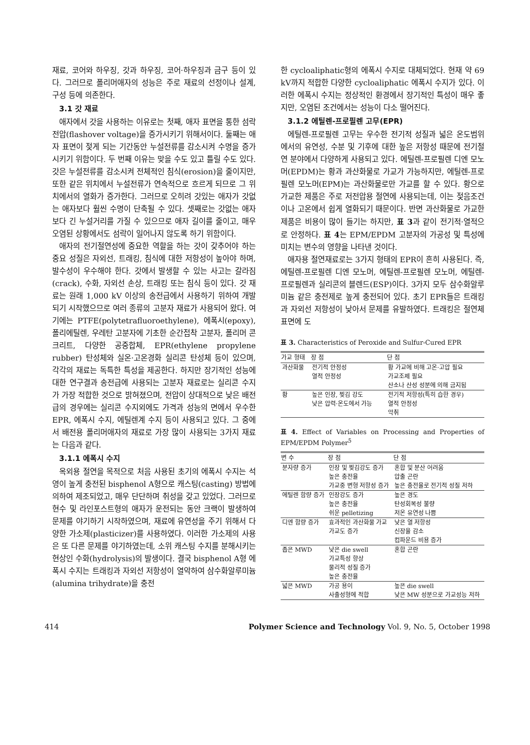재료, 코어와 하우징, 갓과 하우징, 코어·하우징과 금구 등이 있다. 그러므로 폴리머애자의 성능은 주로 재료의 선정이나 설계, 구성 등에 의존한다.
3.1 갓 재료
애자에서 갓을 사용하는 이유로는 첫째, 애자 표면을 통한 섬락전압(flashover voltage)을 증가시키기 위해서이다. 둘째는 애자 표면이 젖게 되는 기간동안 누설전류를 감소시켜 수명을 증가시키기 위함이다. 두 번째 이유는 맞을 수도 있고 틀릴 수도 있다. 갓은 누설전류를 감소시켜 전체적인 침식(erosion)을 줄이지만, 또한 같은 위치에서 누설전류가 연속적으로 흐르게 되므로 그 위치에서의 열화가 증가한다. 그러므로 오히려 갓있는 애자가 갓없는 애자보다 훨씬 수명이 단축될 수 있다. 셋째로는 갓없는 애자보다 긴 누설거리를 가질 수 있으므로 애자 길이를 줄이고, 매우 오염된 상황에서도 섬락이 일어나지 않도록 하기 위함이다.
애자의 전기절연성에 중요한 역할을 하는 갓이 갖추어야 하는 중요 성질은 자외선, 트래킹, 침식에 대한 저항성이 높아야 하며, 발수성이 우수해야 한다. 갓에서 발생할 수 있는 사고는 갈라짐(crack), 수화, 자외선 손상, 트래킹 또는 침식 등이 있다. 갓 재료는 원래 1,000 kV 이상의 송전급에서 사용하기 위하여 개발되기 시작했으므로 여러 종류의 고분자 재료가 사용되어 왔다. 여기에는 PTFE(polytetrafluoroethylene), 에폭시(epoxy), 폴리에틸렌, 우레탄 고분자에 기초한 순간접착 고분자, 폴리머 콘크리트, 다양한 공중합체, EPR(ethylene propylene rubber) 탄성체와 실온·고온경화 실리콘 탄성체 등이 있으며, 각각의 재료는 독특한 특성을 제공한다. 하지만 장기적인 성능에 대한 연구결과 송전급에 사용되는 고분자 재료로는 실리콘 수지가 가장 적합한 것으로 밝혀졌으며, 전압이 상대적으로 낮은 배전급의 경우에는 실리콘 수지외에도 가격과 성능의 면에서 우수한 EPR, 에폭시 수지, 에틸렌계 수지 등이 사용되고 있다. 그 중에서 배전용 폴리머애자의 재료로 가장 많이 사용되는 3가지 재료는 다음과 같다.
3.1.1 에폭시 수지
옥외용 절연을 목적으로 처음 사용된 초기의 에폭시 수지는 석영이 높게 충전된 bisphenol A형으로 캐스팅(casting) 방법에 의하여 제조되었고, 매우 단단하며 취성을 갖고 있었다. 그러므로 현수 및 라인포스트형의 애자가 운전되는 동안 크랙이 발생하여 문제를 야기하기 시작하였으며, 재료에 유연성을 주기 위해서 다양한 가소제(plasticizer)를 사용하였다. 이러한 가소제의 사용은 또 다른 문제를 야기하였는데, 소위 캐스팅 수지를 분해시키는 현상인 수화(hydrolysis)의 발생이다. 결국 bisphenol A형 에폭시 수지는 트래킹과 자외선 저항성이 열악하여 삼수화알루미늄(alumina trihydrate)을 충전
한 cycloaliphatic형의 에폭시 수지로 대체되었다. 현재 약 69 kV까지 적합한 다양한 cycloaliphatic 에폭시 수지가 있다. 이러한 에폭시 수지는 정상적인 환경에서 장기적인 특성이 매우 좋지만, 오염된 조건에서는 성능이 다소 떨어진다.
3.1.2 에틸렌-프로필렌 고무(EPR)
에틸렌-프로필렌 고무는 우수한 전기적 성질과 넓은 온도범위에서의 유연성, 수분 및 기후에 대한 높은 저항성 때문에 전기절연 분야에서 다양하게 사용되고 있다. 에틸렌-프로필렌 디엔 모노머(EPDM)는 황과 과산화물로 가교가 가능하지만, 에틸렌-프로필렌 모노머(EPM)는 과산화물로만 가교를 할 수 있다. 황으로 가교한 제품은 주로 저전압용 절연에 사용되는데, 이는 젖음조건이나 고온에서 쉽게 열화되기 때문이다. 반면 과산화물로 가교한 제품은 비용이 많이 들기는 하지만, 표 3과 같이 전기적·열적으로 안정하다. 표 4는 EPM/EPDM 고분자의 가공성 및 특성에 미치는 변수의 영향을 나타낸 것이다.
애자용 절연재료로는 3가지 형태의 EPR이 흔히 사용된다. 즉, 에틸렌-프로필렌 디엔 모노머, 에틸렌-프로필렌 모노머, 에틸렌-프로필렌과 실리콘의 블렌드(ESP)이다. 3가지 모두 삼수화알루미늄 같은 충전제로 높게 충전되어 있다. 초기 EPR들은 트래킹과 자외선 저항성이 낮아서 문제를 유발하였다. 트래킹은 절연체 표면에 도
표 3. Characteristics of Peroxide and Sulfur-Cured EPR
| 가교 형태 | 장 점 | 단 점 |
| --- | --- | --- |
| 과산화물 | 전기적 안정성 열적 안정성 | 황 가교에 비해 고온·고압 필요 가교조제 필요 산소나 산성 성분에 의해 금지됨 |
| 황 | 높은 인장, 찢김 강도 낮은 압력·온도에서 가능 | 전기적 저항성(특히 습한 경우) 열적 안정성 악취 |
표 4. Effect of Variables on Processing and Properties of EPM/EPDM Polymer<sup>5</sup>
| 변 수 | 장 점 | 단 점 |
| --- | --- | --- |
| 분자량 증가 | 인장 및 찢김강도 증가 높은 충전율 가교중 변형 저항성 증가 | 혼합 및 분산 어려움 압출 곤란 높은 충전율로 전기적 성질 저하 |
| 에틸렌 함량 증가 | 인장강도 증가 높은 충전율 쉬운 pelletizing | 높은 경도 탄성회복성 불량 저온 유연성 나쁨 |
| 디엔 함량 증가 | 효과적인 과산화물 가교 가교도 증가 | 낮은 열 저항성 신장율 감소 컴파운드 비용 증가 |
| 좁은 MWD | 낮은 die swell 가교특성 향상 물리적 성질 증가 높은 충전율 | 혼합 곤란 |
| 넓은 MWD | 가공 용이 사출성형에 적합 | 높은 die swell 낮은 MW 성분으로 가교성능 저하 |
414 Polymer Science and Technology Vol. 9, No. 5, October 1998